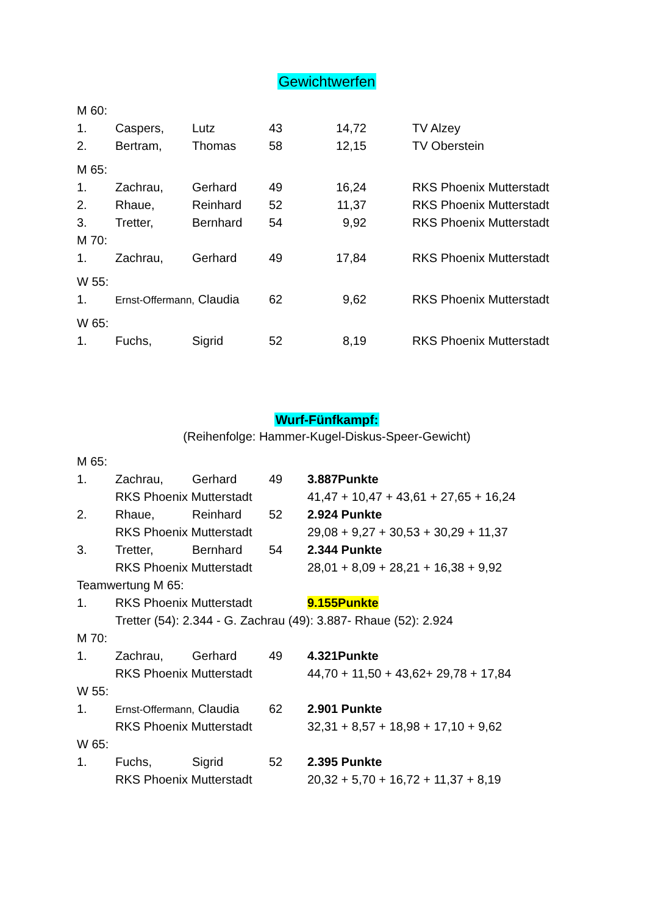Gewichtwerfen
| M 60: | | | | | |
| 1. | Caspers, | Lutz | 43 | 14,72 | TV Alzey |
| 2. | Bertram, | Thomas | 58 | 12,15 | TV Oberstein |
| M 65: | | | | | |
| 1. | Zachrau, | Gerhard | 49 | 16,24 | RKS Phoenix Mutterstadt |
| 2. | Rhaue, | Reinhard | 52 | 11,37 | RKS Phoenix Mutterstadt |
| 3. | Tretter, | Bernhard | 54 | 9,92 | RKS Phoenix Mutterstadt |
| M 70: | | | | | |
| 1. | Zachrau, | Gerhard | 49 | 17,84 | RKS Phoenix Mutterstadt |
| W 55: | | | | | |
| 1. | Ernst-Offermann, Claudia | | 62 | 9,62 | RKS Phoenix Mutterstadt |
| W 65: | | | | | |
| 1. | Fuchs, | Sigrid | 52 | 8,19 | RKS Phoenix Mutterstadt |
Wurf-Fünfkampf:
(Reihenfolge: Hammer-Kugel-Diskus-Speer-Gewicht)
| M 65: | | | | |
| 1. | Zachrau, | Gerhard | 49 | 3.887Punkte |
| | RKS Phoenix Mutterstadt | | | 41,47 + 10,47 + 43,61 + 27,65 + 16,24 |
| 2. | Rhaue, | Reinhard | 52 | 2.924 Punkte |
| | RKS Phoenix Mutterstadt | | | 29,08 + 9,27 + 30,53 + 30,29 + 11,37 |
| 3. | Tretter, | Bernhard | 54 | 2.344 Punkte |
| | RKS Phoenix Mutterstadt | | | 28,01 + 8,09 + 28,21 + 16,38 + 9,92 |
| Teamwertung M 65: | | | | |
| 1. | RKS Phoenix Mutterstadt | | | 9.155Punkte |
| | Tretter (54): 2.344 - G. Zachrau (49): 3.887- Rhaue (52): 2.924 | | | |
| M 70: | | | | |
| 1. | Zachrau, | Gerhard | 49 | 4.321Punkte |
| | RKS Phoenix Mutterstadt | | | 44,70 + 11,50 + 43,62+ 29,78 + 17,84 |
| W 55: | | | | |
| 1. | Ernst-Offermann, Claudia | | 62 | 2.901 Punkte |
| | RKS Phoenix Mutterstadt | | | 32,31 + 8,57 + 18,98 + 17,10 + 9,62 |
| W 65: | | | | |
| 1. | Fuchs, | Sigrid | 52 | 2.395 Punkte |
| | RKS Phoenix Mutterstadt | | | 20,32 + 5,70 + 16,72 + 11,37 + 8,19 |